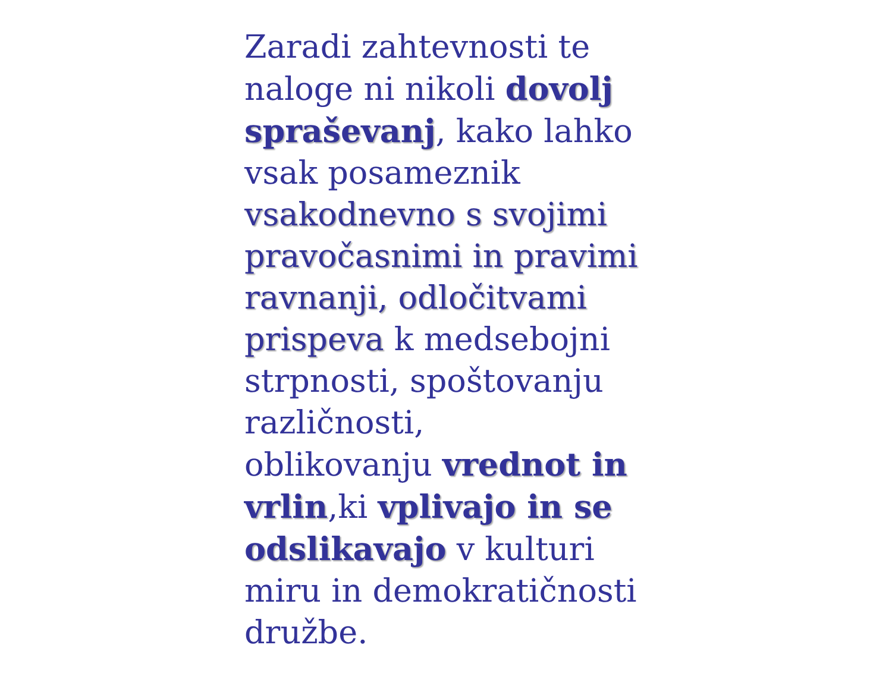Zaradi zahtevnosti te
naloge ni nikoli dovolj
spraševanj, kako lahko
vsak posameznik
vsakodnevno s svojimi
pravočasnimi in pravimi
ravnanji, odločitvami
prispeva k medsebojni
strpnosti, spoštovanju
različnosti,
oblikovanju vrednot in
vrlin,ki vplivajo in se
odslikavajo v kulturi
miru in demokratičnosti
družbe.